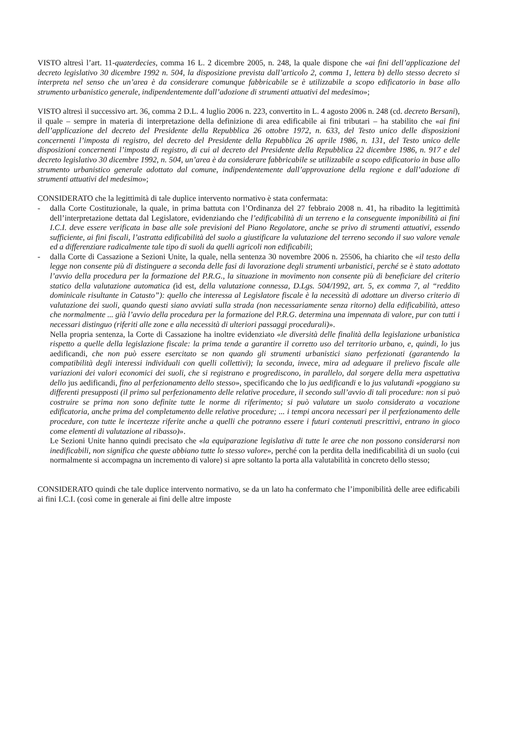VISTO altresì l’art. 11-quaterdecies, comma 16 L. 2 dicembre 2005, n. 248, la quale dispone che «ai fini dell’applicazione del decreto legislativo 30 dicembre 1992 n. 504, la disposizione prevista dall’articolo 2, comma 1, lettera b) dello stesso decreto si interpreta nel senso che un’area è da considerare comunque fabbricabile se è utilizzabile a scopo edificatorio in base allo strumento urbanistico generale, indipendentemente dall’adozione di strumenti attuativi del medesimo»;
VISTO altresì il successivo art. 36, comma 2 D.L. 4 luglio 2006 n. 223, convertito in L. 4 agosto 2006 n. 248 (cd. decreto Bersani), il quale – sempre in materia di interpretazione della definizione di area edificabile ai fini tributari – ha stabilito che «ai fini dell’applicazione del decreto del Presidente della Repubblica 26 ottobre 1972, n. 633, del Testo unico delle disposizioni concernenti l’imposta di registro, del decreto del Presidente della Repubblica 26 aprile 1986, n. 131, del Testo unico delle disposizioni concernenti l’imposta di registro, di cui al decreto del Presidente della Repubblica 22 dicembre 1986, n. 917 e del decreto legislativo 30 dicembre 1992, n. 504, un’area è da considerare fabbricabile se utilizzabile a scopo edificatorio in base allo strumento urbanistico generale adottato dal comune, indipendentemente dall’approvazione della regione e dall’adozione di strumenti attuativi del medesimo»;
CONSIDERATO che la legittimità di tale duplice intervento normativo è stata confermata:
- dalla Corte Costituzionale, la quale, in prima battuta con l’Ordinanza del 27 febbraio 2008 n. 41, ha ribadito la legittimità dell’interpretazione dettata dal Legislatore, evidenziando che l’edificabilità di un terreno e la conseguente imponibilità ai fini I.C.I. deve essere verificata in base alle sole previsioni del Piano Regolatore, anche se privo di strumenti attuativi, essendo sufficiente, ai fini fiscali, l’astratta edificabilità del suolo a giustificare la valutazione del terreno secondo il suo valore venale ed a differenziare radicalmente tale tipo di suoli da quelli agricoli non edificabili;
-
dalla Corte di Cassazione a Sezioni Unite, la quale, nella sentenza 30 novembre 2006 n. 25506, ha chiarito che «il testo della legge non consente più di distinguere a seconda delle fasi di lavorazione degli strumenti urbanistici, perché se è stato adottato l’avvio della procedura per la formazione del P.R.G., la situazione in movimento non consente più di beneficiare del criterio statico della valutazione automatica (id est, della valutazione connessa, D.Lgs. 504/1992, art. 5, ex comma 7, al “reddito dominicale risultante in Catasto”): quello che interessa al Legislatore fiscale è la necessità di adottare un diverso criterio di valutazione dei suoli, quando questi siano avviati sulla strada (non necessariamente senza ritorno) della edificabilità, atteso che normalmente ... già l’avvio della procedura per la formazione del P.R.G. determina una impennata di valore, pur con tutti i necessari distinguo (riferiti alle zone e alla necessità di ulteriori passaggi procedurali)».
Nella propria sentenza, la Corte di Cassazione ha inoltre evidenziato «le diversità delle finalità della legislazione urbanistica rispetto a quelle della legislazione fiscale: la prima tende a garantire il corretto uso del territorio urbano, e, quindi, lo jus aedificandi, che non può essere esercitato se non quando gli strumenti urbanistici siano perfezionati (garantendo la compatibilità degli interessi individuali con quelli collettivi); la seconda, invece, mira ad adeguare il prelievo fiscale alle variazioni dei valori economici dei suoli, che si registrano e progrediscono, in parallelo, dal sorgere della mera aspettativa dello jus aedificandi, fino al perfezionamento dello stesso», specificando che lo jus aedificandi e lo jus valutandi «poggiano su differenti presupposti (il primo sul perfezionamento delle relative procedure, il secondo sull’avvio di tali procedure: non si può costruire se prima non sono definite tutte le norme di riferimento; si può valutare un suolo considerato a vocazione edificatoria, anche prima del completamento delle relative procedure; ... i tempi ancora necessari per il perfezionamento delle procedure, con tutte le incertezze riferite anche a quelli che potranno essere i futuri contenuti prescrittivi, entrano in gioco come elementi di valutazione al ribasso)».
Le Sezioni Unite hanno quindi precisato che «la equiparazione legislativa di tutte le aree che non possono considerarsi non inedificabili, non significa che queste abbiano tutte lo stesso valore», perché con la perdita della inedificabilità di un suolo (cui normalmente si accompagna un incremento di valore) si apre soltanto la porta alla valutabilità in concreto dello stesso;
CONSIDERATO quindi che tale duplice intervento normativo, se da un lato ha confermato che l’imponibilità delle aree edificabili ai fini I.C.I. (così come in generale ai fini delle altre imposte